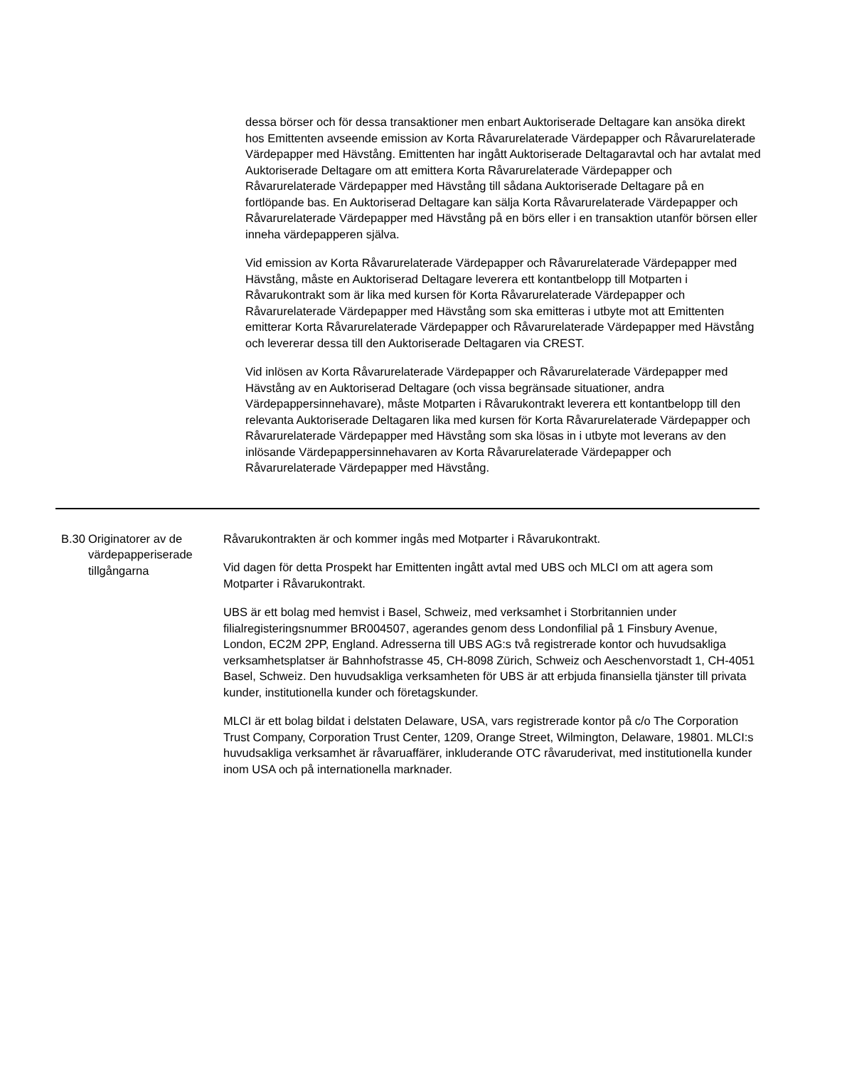dessa börser och för dessa transaktioner men enbart Auktoriserade Deltagare kan ansöka direkt hos Emittenten avseende emission av Korta Råvarurelaterade Värdepapper och Råvarurelaterade Värdepapper med Hävstång. Emittenten har ingått Auktoriserade Deltagaravtal och har avtalat med Auktoriserade Deltagare om att emittera Korta Råvarurelaterade Värdepapper och Råvarurelaterade Värdepapper med Hävstång till sådana Auktoriserade Deltagare på en fortlöpande bas. En Auktoriserad Deltagare kan sälja Korta Råvarurelaterade Värdepapper och Råvarurelaterade Värdepapper med Hävstång på en börs eller i en transaktion utanför börsen eller inneha värdepapperen själva.
Vid emission av Korta Råvarurelaterade Värdepapper och Råvarurelaterade Värdepapper med Hävstång, måste en Auktoriserad Deltagare leverera ett kontantbelopp till Motparten i Råvarukontrakt som är lika med kursen för Korta Råvarurelaterade Värdepapper och Råvarurelaterade Värdepapper med Hävstång som ska emitteras i utbyte mot att Emittenten emitterar Korta Råvarurelaterade Värdepapper och Råvarurelaterade Värdepapper med Hävstång och levererar dessa till den Auktoriserade Deltagaren via CREST.
Vid inlösen av Korta Råvarurelaterade Värdepapper och Råvarurelaterade Värdepapper med Hävstång av en Auktoriserad Deltagare (och vissa begränsade situationer, andra Värdepappersinnehavare), måste Motparten i Råvarukontrakt leverera ett kontantbelopp till den relevanta Auktoriserade Deltagaren lika med kursen för Korta Råvarurelaterade Värdepapper och Råvarurelaterade Värdepapper med Hävstång som ska lösas in i utbyte mot leverans av den inlösande Värdepappersinnehavaren av Korta Råvarurelaterade Värdepapper och Råvarurelaterade Värdepapper med Hävstång.
| B.30 | Originatorer av de värdepapperiserade tillgångarna | Råvarukontrakten är och kommer ingås med Motparter i Råvarukontrakt. Vid dagen för detta Prospekt har Emittenten ingått avtal med UBS och MLCI om att agera som Motparter i Råvarukontrakt. UBS är ett bolag med hemvist i Basel, Schweiz, med verksamhet i Storbritannien under filialregisteringsnummer BR004507, agerandes genom dess Londonfilial på 1 Finsbury Avenue, London, EC2M 2PP, England. Adresserna till UBS AG:s två registrerade kontor och huvudsakliga verksamhetsplatser är Bahnhofstrasse 45, CH-8098 Zürich, Schweiz och Aeschenvorstadt 1, CH-4051 Basel, Schweiz. Den huvudsakliga verksamheten för UBS är att erbjuda finansiella tjänster till privata kunder, institutionella kunder och företagskunder. MLCI är ett bolag bildat i delstaten Delaware, USA, vars registrerade kontor på c/o The Corporation Trust Company, Corporation Trust Center, 1209, Orange Street, Wilmington, Delaware, 19801. MLCI:s huvudsakliga verksamhet är råvaruaffärer, inkluderande OTC råvaruderivat, med institutionella kunder inom USA och på internationella marknader. |